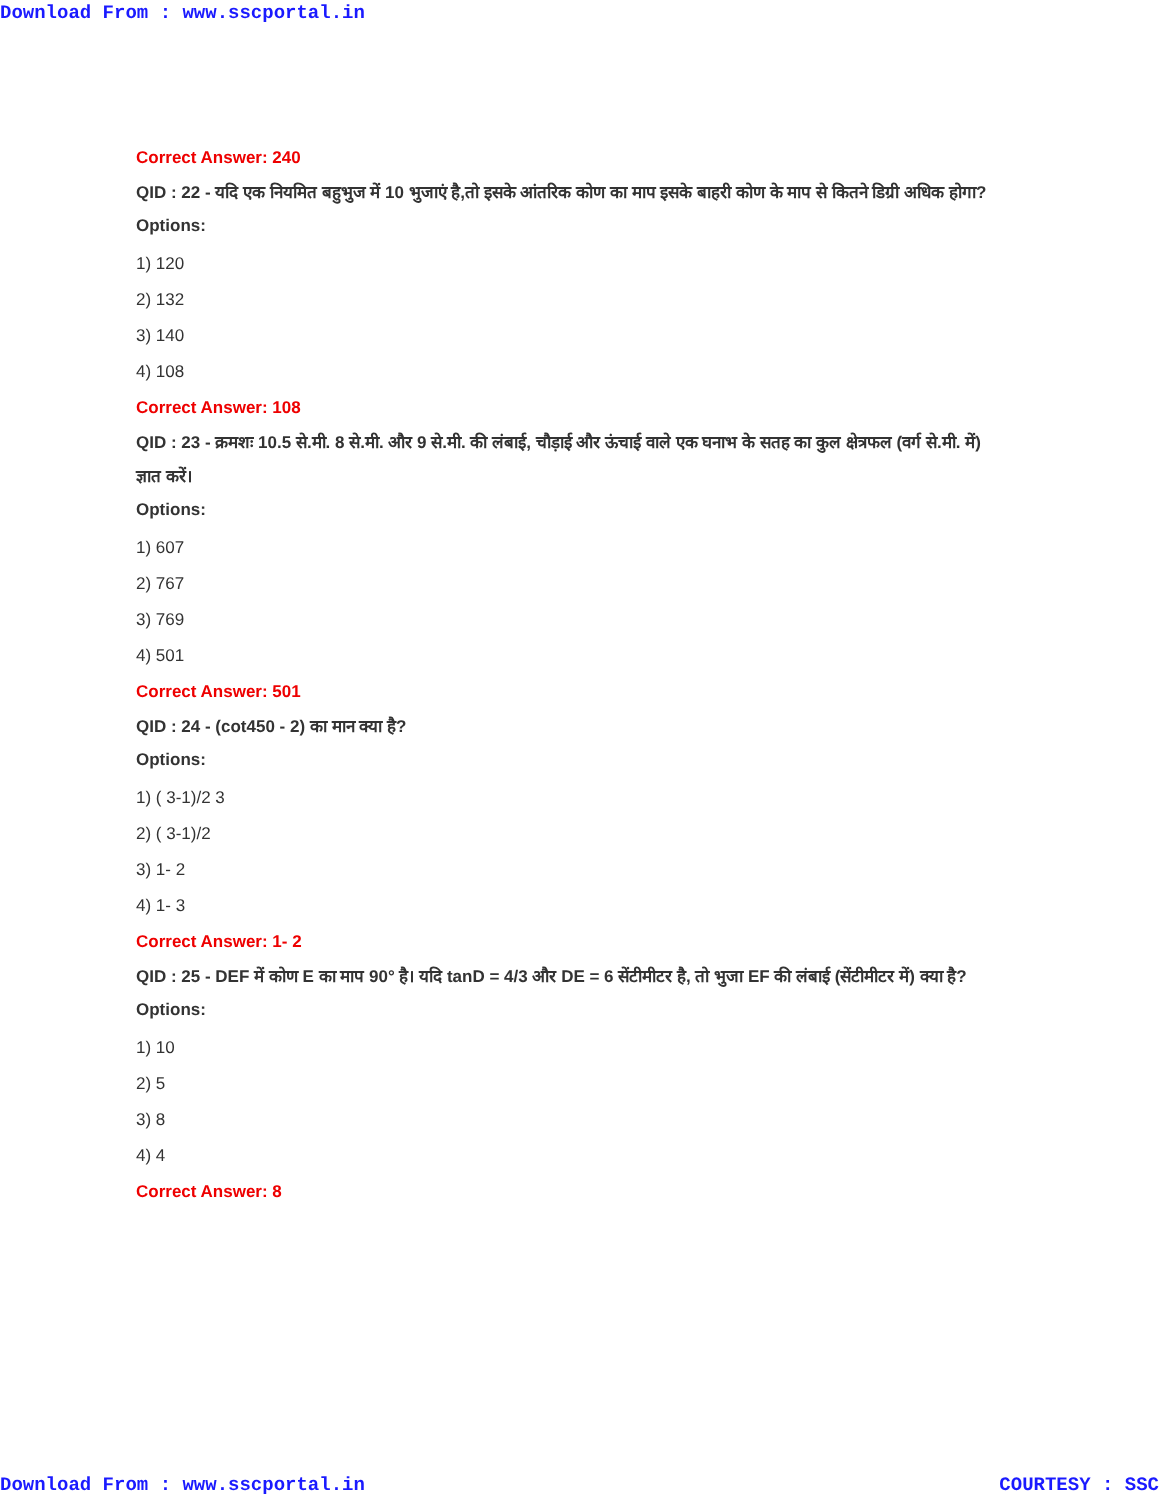Download From : www.sscportal.in
Correct Answer: 240
QID : 22 - यदि एक नियमित बहुभुज में 10 भुजाएं है,तो इसके आंतरिक कोण का माप इसके बाहरी कोण के माप से कितने डिग्री अधिक होगा?
Options:
1) 120
2) 132
3) 140
4) 108
Correct Answer: 108
QID : 23 - क्रमशः 10.5 से.मी. 8 से.मी. और 9 से.मी. की लंबाई, चौड़ाई और ऊंचाई वाले एक घनाभ के सतह का कुल क्षेत्रफल (वर्ग से.मी. में) ज्ञात करें।
Options:
1) 607
2) 767
3) 769
4) 501
Correct Answer: 501
QID : 24 - (cot450 - 2) का मान क्या है?
Options:
1) ( 3-1)/2 3
2) ( 3-1)/2
3) 1- 2
4) 1- 3
Correct Answer: 1- 2
QID : 25 - DEF में कोण E का माप 90° है। यदि tanD = 4/3 और DE = 6 सेंटीमीटर है, तो भुजा EF की लंबाई (सेंटीमीटर में) क्या है?
Options:
1) 10
2) 5
3) 8
4) 4
Correct Answer: 8
Download From : www.sscportal.in COURTESY : SSC